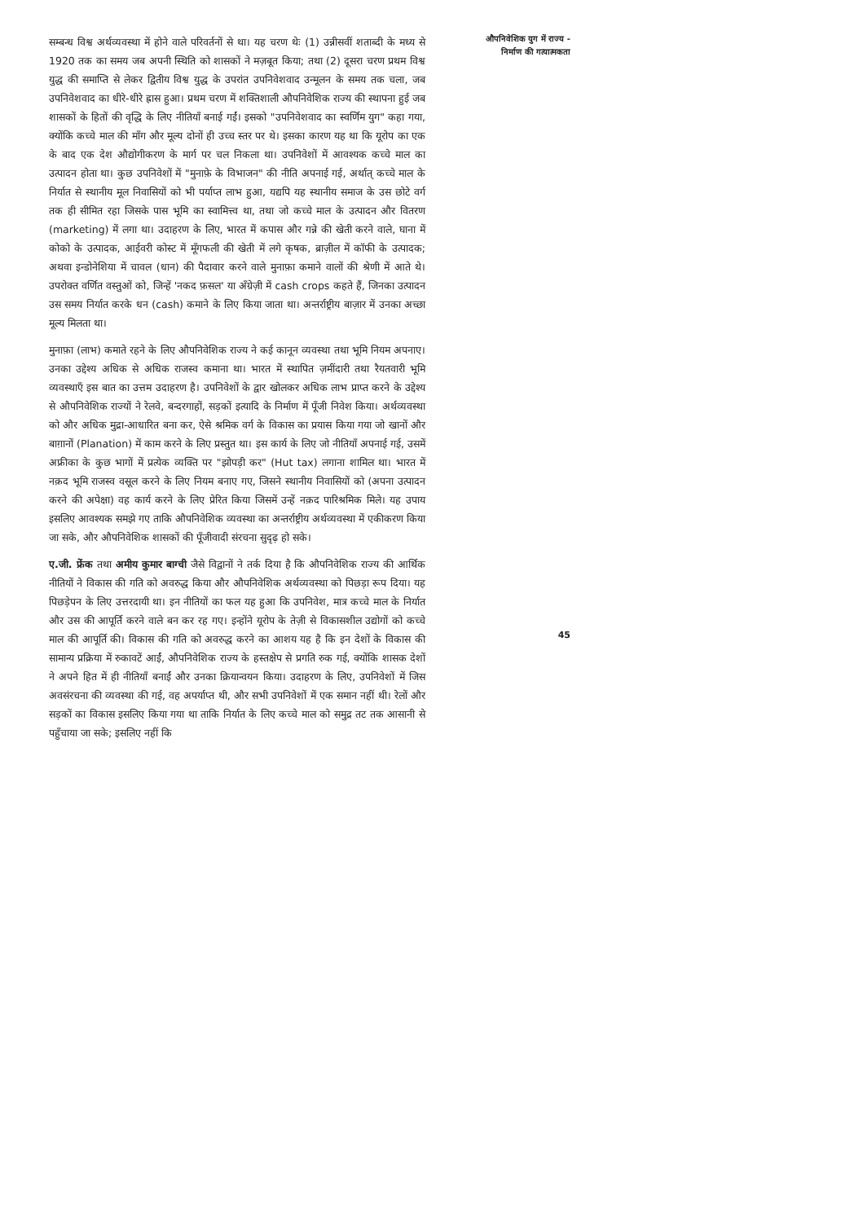सम्बन्ध विश्व अर्थव्यवस्था में होने वाले परिवर्तनों से था। यह चरण थेः (1) उन्नीसवीं शताब्दी के मध्य से 1920 तक का समय जब अपनी स्थिति को शासकों ने मज़बूत किया; तथा (2) दूसरा चरण प्रथम विश्व युद्ध की समाप्ति से लेकर द्वितीय विश्व युद्ध के उपरांत उपनिवेशवाद उन्मूलन के समय तक चला, जब उपनिवेशवाद का धीरे-धीरे ह्रास हुआ। प्रथम चरण में शक्तिशाली औपनिवेशिक राज्य की स्थापना हुई जब शासकों के हितों की वृद्धि के लिए नीतियाँ बनाई गईं। इसको "उपनिवेशवाद का स्वर्णिम युग" कहा गया, क्योंकि कच्चे माल की माँग और मूल्य दोनों ही उच्च स्तर पर थे। इसका कारण यह था कि यूरोप का एक के बाद एक देश औद्योगीकरण के मार्ग पर चल निकला था। उपनिवेशों में आवश्यक कच्चे माल का उत्पादन होता था। कुछ उपनिवेशों में "मुनाफ़े के विभाजन" की नीति अपनाई गई, अर्थात् कच्चे माल के निर्यात से स्थानीय मूल निवासियों को भी पर्याप्त लाभ हुआ, यद्यपि यह स्थानीय समाज के उस छोटे वर्ग तक ही सीमित रहा जिसके पास भूमि का स्वामित्त्व था, तथा जो कच्चे माल के उत्पादन और वितरण (marketing) में लगा था। उदाहरण के लिए, भारत में कपास और गन्ने की खेती करने वाले, घाना में कोको के उत्पादक, आईवरी कोस्ट में मूँगफली की खेती में लगे कृषक, ब्राज़ील में कॉफी के उत्पादक; अथवा इन्डोनेशिया में चावल (धान) की पैदावार करने वाले मुनाफ़ा कमाने वालों की श्रेणी में आते थे। उपरोक्त वर्णित वस्तुओं को, जिन्हें 'नकद फ़सल' या अँग्रेज़ी में cash crops कहते हैं, जिनका उत्पादन उस समय निर्यात करके धन (cash) कमाने के लिए किया जाता था। अन्तर्राष्ट्रीय बाज़ार में उनका अच्छा मूल्य मिलता था।
मुनाफ़ा (लाभ) कमाते रहने के लिए औपनिवेशिक राज्य ने कई कानून व्यवस्था तथा भूमि नियम अपनाए। उनका उद्देश्य अधिक से अधिक राजस्व कमाना था। भारत में स्थापित ज़मींदारी तथा रैयतवारी भूमि व्यवस्थाएँ इस बात का उत्तम उदाहरण है। उपनिवेशों के द्वार खोलकर अधिक लाभ प्राप्त करने के उद्देश्य से औपनिवेशिक राज्यों ने रेलवे, बन्दरगाहों, सड़कों इत्यादि के निर्माण में पूँजी निवेश किया। अर्थव्यवस्था को और अधिक मुद्रा-आधारित बना कर, ऐसे श्रमिक वर्ग के विकास का प्रयास किया गया जो खानों और बाग़ानों (Planation) में काम करने के लिए प्रस्तुत था। इस कार्य के लिए जो नीतियाँ अपनाई गई, उसमें अफ्रीका के कुछ भागों में प्रत्येक व्यक्ति पर "झोपड़ी कर" (Hut tax) लगाना शामिल था। भारत में नक़द भूमि राजस्व वसूल करने के लिए नियम बनाए गए, जिसने स्थानीय निवासियों को (अपना उत्पादन करने की अपेक्षा) वह कार्य करने के लिए प्रेरित किया जिसमें उन्हें नक़द पारिश्रमिक मिले। यह उपाय इसलिए आवश्यक समझे गए ताकि औपनिवेशिक व्यवस्था का अन्तर्राष्ट्रीय अर्थव्यवस्था में एकीकरण किया जा सके, और औपनिवेशिक शासकों की पूँजीवादी संरचना सुदृढ़ हो सके।
ए.जी. फ्रेंक तथा अमीय कुमार बाग्ची जैसे विद्वानों ने तर्क दिया है कि औपनिवेशिक राज्य की आर्थिक नीतियों ने विकास की गति को अवरुद्ध किया और औपनिवेशिक अर्थव्यवस्था को पिछड़ा रूप दिया। यह पिछड़ेपन के लिए उत्तरदायी था। इन नीतियों का फल यह हुआ कि उपनिवेश, मात्र कच्चे माल के निर्यात और उस की आपूर्ति करने वाले बन कर रह गए। इन्होंने यूरोप के तेज़ी से विकासशील उद्योगों को कच्चे माल की आपूर्ति की। विकास की गति को अवरुद्ध करने का आशय यह है कि इन देशों के विकास की सामान्य प्रक्रिया में रुकावटें आईं, औपनिवेशिक राज्य के हस्तक्षेप से प्रगति रुक गई, क्योंकि शासक देशों ने अपने हित में ही नीतियाँ बनाईं और उनका क्रियान्वयन किया। उदाहरण के लिए, उपनिवेशों में जिस अवसंरचना की व्यवस्था की गई, वह अपर्याप्त थी, और सभी उपनिवेशों में एक समान नहीं थी। रेलों और सड़कों का विकास इसलिए किया गया था ताकि निर्यात के लिए कच्चे माल को समुद्र तट तक आसानी से पहुँचाया जा सके; इसलिए नहीं कि
औपनिवेशिक युग में राज्य -
निर्माण की गत्यात्मकता
45